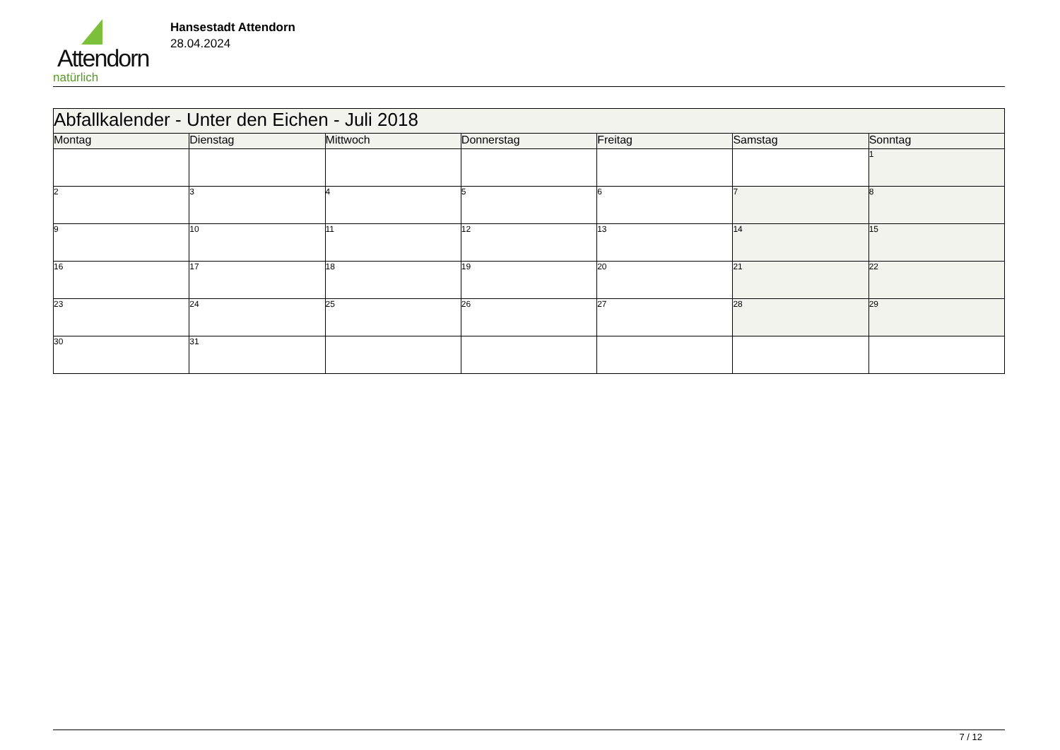Attendorn
natürlich
Hansestadt Attendorn
28.04.2024
| Abfallkalender - Unter den Eichen - Juli 2018 | | | | | | |
| Montag | Dienstag | Mittwoch | Donnerstag | Freitag | Samstag | Sonntag |
| | | | | | | 1 |
| 2 | 3 | 4 | 5 | 6 | 7 | 8 |
| 9 | 10 | 11 | 12 | 13 | 14 | 15 |
| 16 | 17 | 18 | 19 | 20 | 21 | 22 |
| 23 | 24 | 25 | 26 | 27 | 28 | 29 |
| 30 | 31 | | | | | |
7 / 12